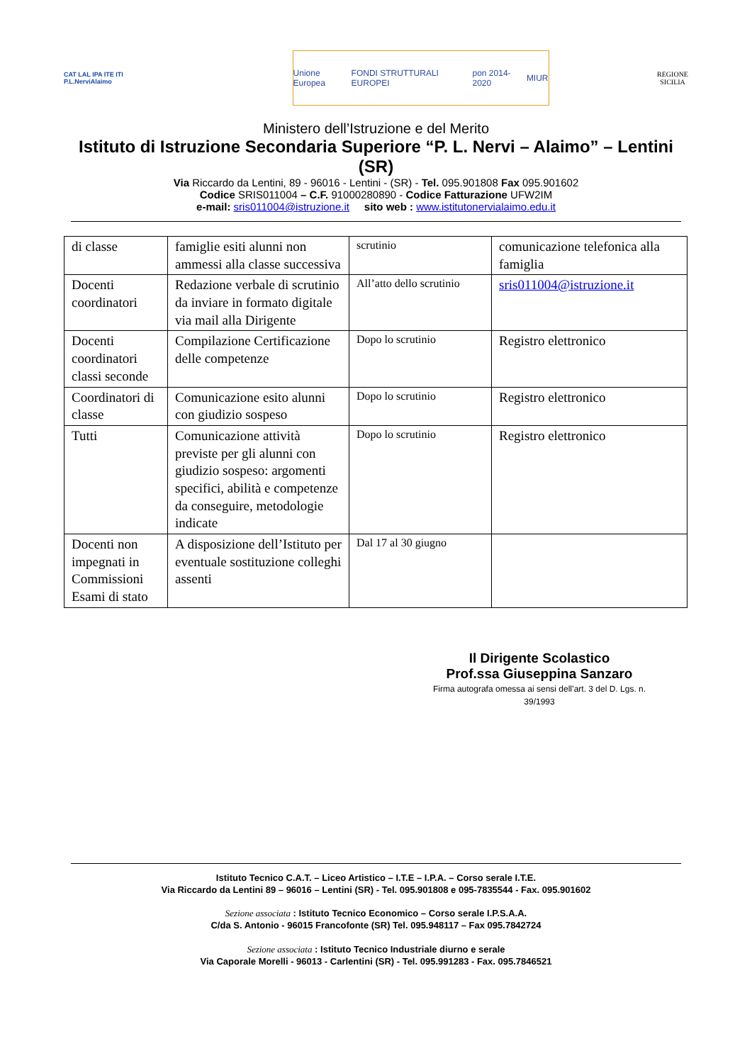CAT LAL IPA ITE ITI
P.L.NerviAlaimo
Unione Europea FONDI STRUTTURALI EUROPEI pon 2014-2020 MIUR
REGIONE
SICILIA
Ministero dell’Istruzione e del Merito
Istituto di Istruzione Secondaria Superiore “P. L. Nervi – Alaimo” – Lentini (SR)
Via Riccardo da Lentini, 89 - 96016 - Lentini - (SR) - Tel. 095.901808 Fax 095.901602
Codice SRIS011004 – C.F. 91000280890 - Codice Fatturazione UFW2IM
e-mail: sris011004@istruzione.it sito web : www.istitutonervialaimo.edu.it
| di classe | famiglie esiti alunni non ammessi alla classe successiva | scrutinio | comunicazione telefonica alla famiglia |
| Docenti coordinatori | Redazione verbale di scrutinio da inviare in formato digitale via mail alla Dirigente | All’atto dello scrutinio | sris011004@istruzione.it |
| Docenti coordinatori classi seconde | Compilazione Certificazione delle competenze | Dopo lo scrutinio | Registro elettronico |
| Coordinatori di classe | Comunicazione esito alunni con giudizio sospeso | Dopo lo scrutinio | Registro elettronico |
| Tutti | Comunicazione attività previste per gli alunni con giudizio sospeso: argomenti specifici, abilità e competenze da conseguire, metodologie indicate | Dopo lo scrutinio | Registro elettronico |
| Docenti non impegnati in Commissioni Esami di stato | A disposizione dell’Istituto per eventuale sostituzione colleghi assenti | Dal 17 al 30 giugno | |
Il Dirigente Scolastico
Prof.ssa Giuseppina Sanzaro
Firma autografa omessa ai sensi dell’art. 3 del D. Lgs. n. 39/1993
Istituto Tecnico C.A.T. – Liceo Artistico – I.T.E – I.P.A. – Corso serale I.T.E.
Via Riccardo da Lentini 89 – 96016 – Lentini (SR) - Tel. 095.901808 e 095-7835544 - Fax. 095.901602
Sezione associata : Istituto Tecnico Economico – Corso serale I.P.S.A.A.
C/da S. Antonio - 96015 Francofonte (SR) Tel. 095.948117 – Fax 095.7842724
Sezione associata : Istituto Tecnico Industriale diurno e serale
Via Caporale Morelli - 96013 - Carlentini (SR) - Tel. 095.991283 - Fax. 095.7846521